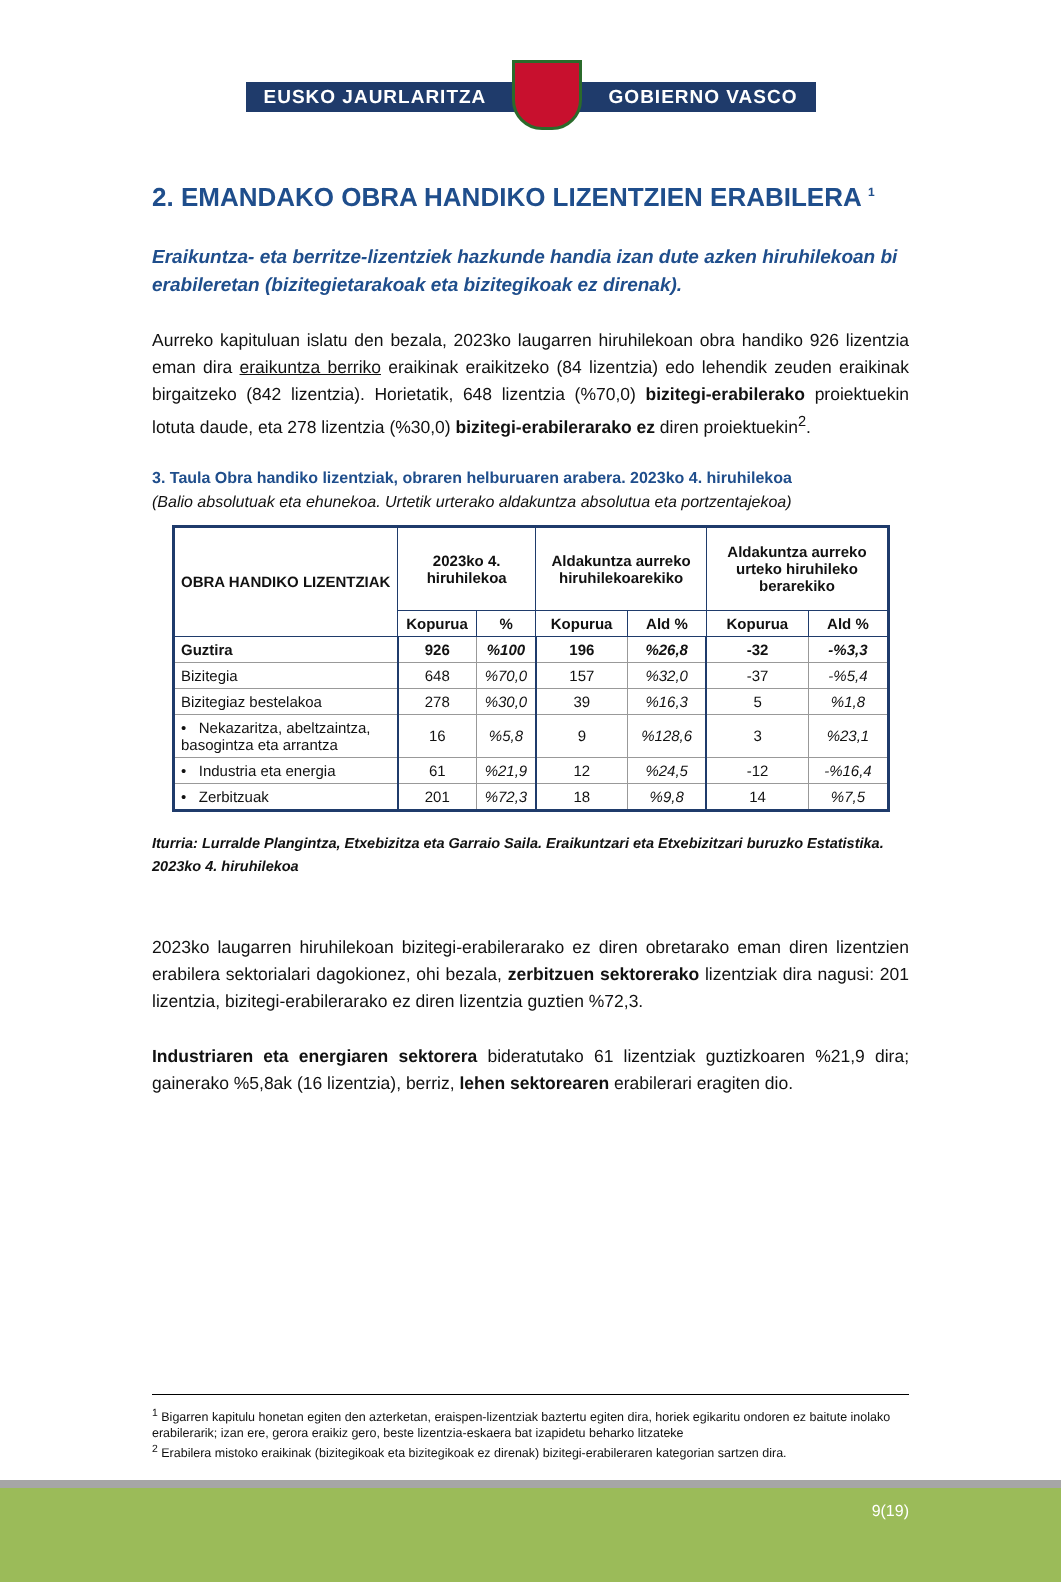EUSKO JAURLARITZA GOBIERNO VASCO
2. EMANDAKO OBRA HANDIKO LIZENTZIEN ERABILERA <sup>1</sup>
Eraikuntza- eta berritze-lizentziek hazkunde handia izan dute azken hiruhilekoan bi erabileretan (bizitegietarakoak eta bizitegikoak ez direnak).
Aurreko kapituluan islatu den bezala, 2023ko laugarren hiruhilekoan obra handiko 926 lizentzia eman dira eraikuntza berriko eraikinak eraikitzeko (84 lizentzia) edo lehendik zeuden eraikinak birgaitzeko (842 lizentzia). Horietatik, 648 lizentzia (%70,0) bizitegi-erabilerako proiektuekin lotuta daude, eta 278 lizentzia (%30,0) bizitegi-erabilerarako ez diren proiektuekin<sup>2</sup>.
3. Taula Obra handiko lizentziak, obraren helburuaren arabera. 2023ko 4. hiruhilekoa
(Balio absolutuak eta ehunekoa. Urtetik urterako aldakuntza absolutua eta portzentajekoa)
| OBRA HANDIKO LIZENTZIAK | 2023ko 4. hiruhilekoa | | Aldakuntza aurreko hiruhilekoarekiko | | Aldakuntza aurreko urteko hiruhileko berarekiko | |
| --- | --- | --- | --- | --- | --- | --- |
| | Kopurua | % | Kopurua | Ald % | Kopurua | Ald % |
| Guztira | 926 | %100 | 196 | %26,8 | -32 | -%3,3 |
| Bizitegia | 648 | %70,0 | 157 | %32,0 | -37 | -%5,4 |
| Bizitegiaz bestelakoa | 278 | %30,0 | 39 | %16,3 | 5 | %1,8 |
| • Nekazaritza, abeltzaintza, basogintza eta arrantza | 16 | %5,8 | 9 | %128,6 | 3 | %23,1 |
| • Industria eta energia | 61 | %21,9 | 12 | %24,5 | -12 | -%16,4 |
| • Zerbitzuak | 201 | %72,3 | 18 | %9,8 | 14 | %7,5 |
Iturria: Lurralde Plangintza, Etxebizitza eta Garraio Saila. Eraikuntzari eta Etxebizitzari buruzko Estatistika. 2023ko 4. hiruhilekoa
2023ko laugarren hiruhilekoan bizitegi-erabilerarako ez diren obretarako eman diren lizentzien erabilera sektorialari dagokionez, ohi bezala, zerbitzuen sektorerako lizentziak dira nagusi: 201 lizentzia, bizitegi-erabilerarako ez diren lizentzia guztien %72,3.
Industriaren eta energiaren sektorera bideratutako 61 lizentziak guztizkoaren %21,9 dira; gainerako %5,8ak (16 lizentzia), berriz, lehen sektorearen erabilerari eragiten dio.
<sup>1</sup> Bigarren kapitulu honetan egiten den azterketan, eraispen-lizentziak baztertu egiten dira, horiek egikaritu ondoren ez baitute inolako erabilerarik; izan ere, gerora eraikiz gero, beste lizentzia-eskaera bat izapidetu beharko litzateke
<sup>2</sup> Erabilera mistoko eraikinak (bizitegikoak eta bizitegikoak ez direnak) bizitegi-erabileraren kategorian sartzen dira.
9(19)